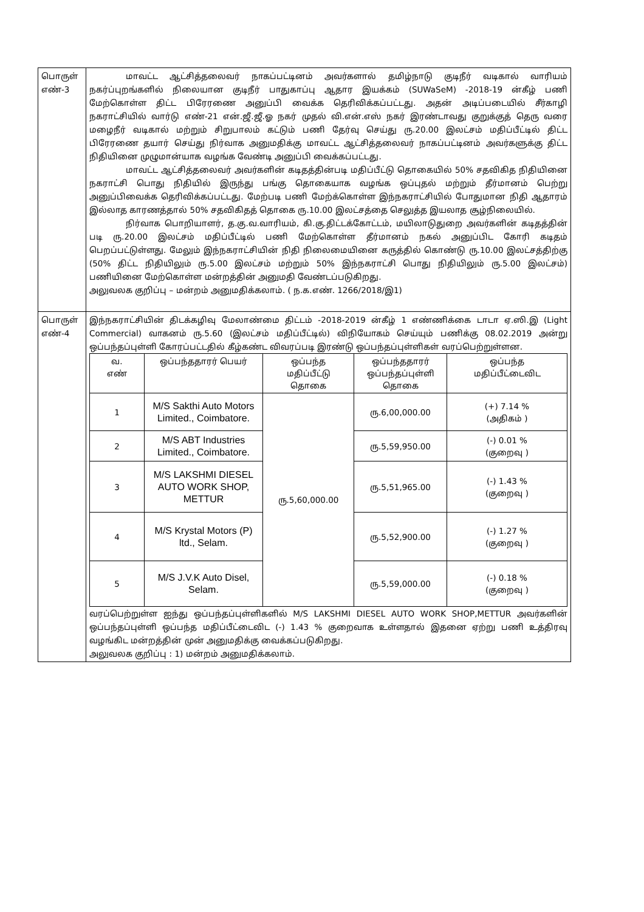| பொருள் எண்-3 | மாவட்ட ஆட்சித்தலைவர் நாகப்பட்டினம் அவர்களால் தமிழ்நாடு குடிநீர் வடிகால் வாரியம் நகர்ப்புறங்களில் நிலையான குடிநீர் பாதுகாப்பு ஆதார இயக்கம் (SUWaSeM) -2018-19 ன்கீழ் பணி மேற்கொள்ள திட்ட பிரேரணை அனுப்பி வைக்க தெரிவிக்கப்பட்டது. அதன் அடிப்படையில் சீர்காழி நகராட்சியில் வார்டு எண்-21 என்.ஜீ.ஜீ.ஓ நகர் முதல் வி.என்.எஸ் நகர் இரண்டாவது குறுக்குத் தெரு வரை மழைநீர் வடிகால் மற்றும் சிறுபாலம் கட்டும் பணி தேர்வு செய்து ரு.20.00 இலட்சம் மதிப்பீட்டில் திட்ட பிரேரணை தயார் செய்து நிர்வாக அனுமதிக்கு மாவட்ட ஆட்சித்தலைவர் நாகப்பட்டினம் அவர்களுக்கு திட்ட நிதியினை முழுமான்யாக வழங்க வேண்டி அனுப்பி வைக்கப்பட்டது. மாவட்ட ஆட்சித்தலைவர் அவர்களின் கடிதத்தின்படி மதிப்பீட்டு தொகையில் 50% சதவிகித நிதியினை நகராட்சி பொது நிதியில் இருந்து பங்கு தொகையாக வழங்க ஒப்புதல் மற்றும் தீர்மானம் பெற்று அனுப்பிவைக்க தெரிவிக்கப்பட்டது. மேற்படி பணி மேற்க்கொள்ள இந்நகராட்சியில் போதுமான நிதி ஆதாரம் இல்லாத காரணத்தால் 50% சதவிகிதத் தொகை ரு.10.00 இலட்சத்தை செலுத்த இயலாத சூழ்நிலையில். நிர்வாக பொறியாளர், த.கு.வ.வாரியம், கி.கு.திட்டக்கோட்டம், மயிலாடுதுறை அவர்களின் கடிதத்தின் படி ரு.20.00 இலட்சம் மதிப்பீட்டில் பணி மேற்கொள்ள தீர்மானம் நகல் அனுப்பிட கோரி கடிதம் பெறப்பட்டுள்ளது. மேலும் இந்நகராட்சியின் நிதி நிலைமையினை கருத்தில் கொண்டு ரு.10.00 இலட்சத்திற்கு (50% திட்ட நிதியிலும் ரு.5.00 இலட்சம் மற்றும் 50% இந்நகராட்சி பொது நிதியிலும் ரு.5.00 இலட்சம்) பணியினை மேற்கொள்ள மன்றத்தின் அனுமதி வேண்டப்படுகிறது. அலுவலக குறிப்பு – மன்றம் அனுமதிக்கலாம். ( ந.க.எண். 1266/2018/இ1) |
| பொருள் எண்-4 | இந்நகராட்சியின் திடக்கழிவு மேலாண்மை திட்டம் -2018-2019 ன்கீழ் 1 எண்ணிக்கை டாடா ஏ.ஸி.இ (Light Commercial) வாகனம் ரு.5.60 (இலட்சம் மதிப்பீட்டில்) விநியோகம் செய்யும் பணிக்கு 08.02.2019 அன்று ஒப்பந்தப்புள்ளி கோரப்பட்டதில் கீழ்கண்ட விவரப்படி இரண்டு ஒப்பந்தப்புள்ளிகள் வரப்பெற்றுள்ளன. / வ. எண் / ஒப்பந்ததாரர் பெயர் / ஒப்பந்த மதிப்பீட்டு தொகை / ஒப்பந்ததாரர் ஒப்பந்தப்புள்ளி தொகை / ஒப்பந்த மதிப்பீட்டைவிட / / --- / --- / --- / --- / --- / / 1 / M/S Sakthi Auto Motors Limited., Coimbatore. / ரு.5,60,000.00 / ரு.6,00,000.00 / (+) 7.14 % (அதிகம் ) / / 2 / M/S ABT Industries Limited., Coimbatore. / / ரு.5,59,950.00 / (-) 0.01 % (குறைவு ) / / 3 / M/S LAKSHMI DIESEL AUTO WORK SHOP, METTUR / / ரு.5,51,965.00 / (-) 1.43 % (குறைவு ) / / 4 / M/S Krystal Motors (P) ltd., Selam. / / ரு.5,52,900.00 / (-) 1.27 % (குறைவு ) / / 5 / M/S J.V.K Auto Disel, Selam. / / ரு.5,59,000.00 / (-) 0.18 % (குறைவு ) / வரப்பெற்றுள்ள ஐந்து ஒப்பந்தப்புள்ளிகளில் M/S LAKSHMI DIESEL AUTO WORK SHOP,METTUR அவர்களின் ஒப்பந்தப்புள்ளி ஒப்பந்த மதிப்பீட்டைவிட (-) 1.43 % குறைவாக உள்ளதால் இதனை ஏற்று பணி உத்திரவு வழங்கிட மன்றத்தின் முன் அனுமதிக்கு வைக்கப்படுகிறது. அலுவலக குறிப்பு : 1) மன்றம் அனுமதிக்கலாம். |